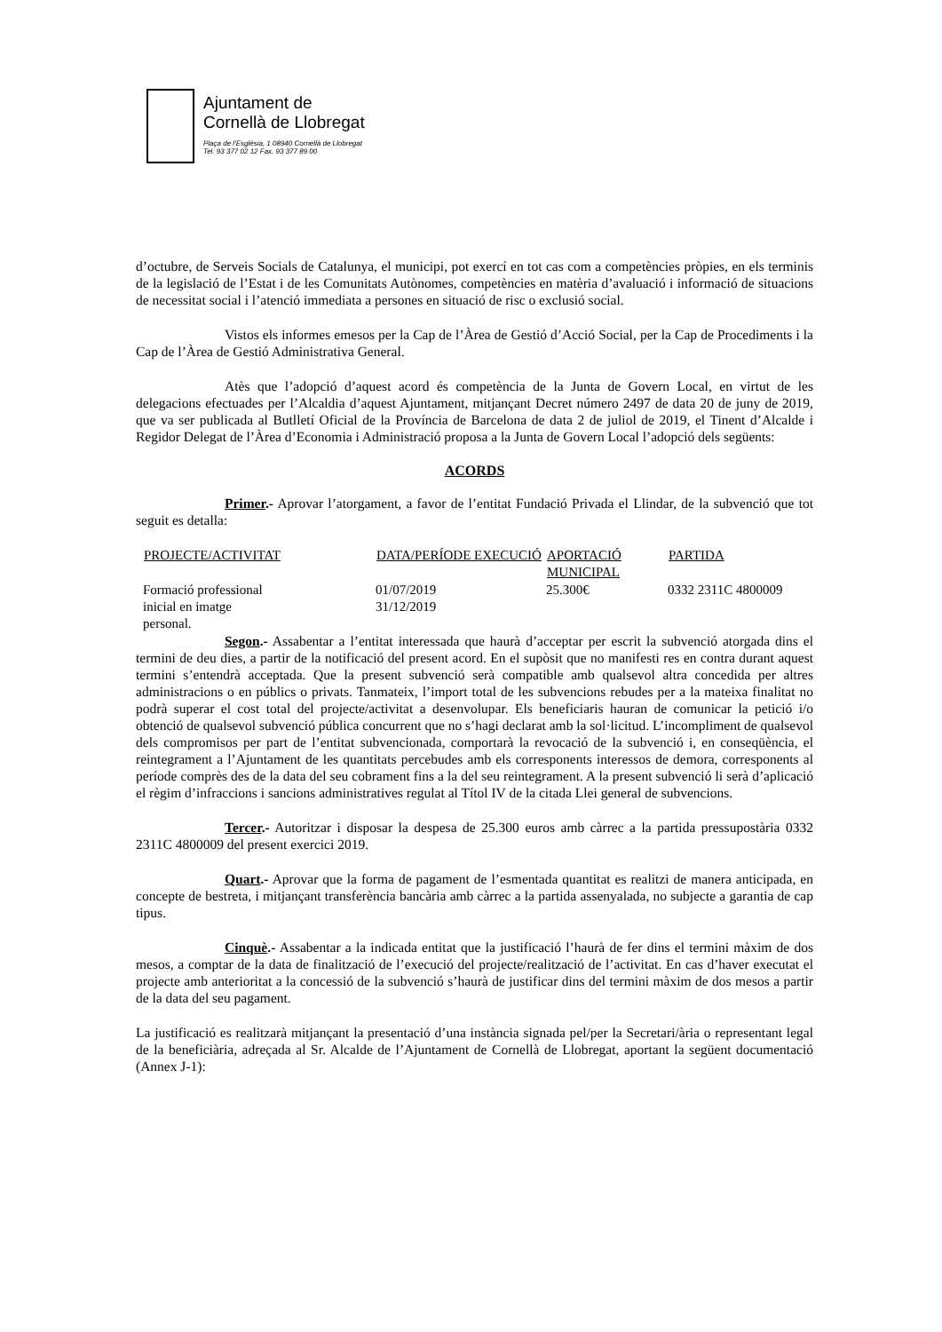Ajuntament de
Cornellà de Llobregat
Plaça de l'Església, 1 08940 Cornellà de Llobregat
Tel. 93 377 02 12 Fax. 93 377 89 00
d’octubre, de Serveis Socials de Catalunya, el municipi, pot exercí en tot cas com a competències pròpies, en els terminis de la legislació de l’Estat i de les Comunitats Autònomes, competències en matèria d’avaluació i informació de situacions de necessitat social i l’atenció immediata a persones en situació de risc o exclusió social.
Vistos els informes emesos per la Cap de l’Àrea de Gestió d’Acció Social, per la Cap de Procediments i la Cap de l’Àrea de Gestió Administrativa General.
Atès que l’adopció d’aquest acord és competència de la Junta de Govern Local, en virtut de les delegacions efectuades per l’Alcaldia d’aquest Ajuntament, mitjançant Decret número 2497 de data 20 de juny de 2019, que va ser publicada al Butlletí Oficial de la Província de Barcelona de data 2 de juliol de 2019, el Tinent d’Alcalde i Regidor Delegat de l’Àrea d’Economia i Administració proposa a la Junta de Govern Local l’adopció dels següents:
ACORDS
Primer.- Aprovar l’atorgament, a favor de l’entitat Fundació Privada el Llindar, de la subvenció que tot seguit es detalla:
| PROJECTE/ACTIVITAT | DATA/PERÍODE EXECUCIÓ | APORTACIÓ MUNICIPAL | PARTIDA |
| --- | --- | --- | --- |
| Formació professional inicial en imatge personal. | 01/07/2019 31/12/2019 | 25.300€ | 0332 2311C 4800009 |
Segon.- Assabentar a l’entitat interessada que haurà d’acceptar per escrit la subvenció atorgada dins el termini de deu dies, a partir de la notificació del present acord. En el supòsit que no manifesti res en contra durant aquest termini s’entendrà acceptada. Que la present subvenció serà compatible amb qualsevol altra concedida per altres administracions o en públics o privats. Tanmateix, l’import total de les subvencions rebudes per a la mateixa finalitat no podrà superar el cost total del projecte/activitat a desenvolupar. Els beneficiaris hauran de comunicar la petició i/o obtenció de qualsevol subvenció pública concurrent que no s’hagi declarat amb la sol·licitud. L’incompliment de qualsevol dels compromisos per part de l’entitat subvencionada, comportarà la revocació de la subvenció i, en conseqüència, el reintegrament a l’Ajuntament de les quantitats percebudes amb els corresponents interessos de demora, corresponents al període comprès des de la data del seu cobrament fins a la del seu reintegrament. A la present subvenció li serà d’aplicació el règim d’infraccions i sancions administratives regulat al Títol IV de la citada Llei general de subvencions.
Tercer.- Autoritzar i disposar la despesa de 25.300 euros amb càrrec a la partida pressupostària 0332 2311C 4800009 del present exercici 2019.
Quart.- Aprovar que la forma de pagament de l’esmentada quantitat es realitzi de manera anticipada, en concepte de bestreta, i mitjançant transferència bancària amb càrrec a la partida assenyalada, no subjecte a garantia de cap tipus.
Cinquè.- Assabentar a la indicada entitat que la justificació l’haurà de fer dins el termini màxim de dos mesos, a comptar de la data de finalització de l’execució del projecte/realització de l’activitat. En cas d’haver executat el projecte amb anterioritat a la concessió de la subvenció s’haurà de justificar dins del termini màxim de dos mesos a partir de la data del seu pagament.
La justificació es realitzarà mitjançant la presentació d’una instància signada pel/per la Secretari/ària o representant legal de la beneficiària, adreçada al Sr. Alcalde de l’Ajuntament de Cornellà de Llobregat, aportant la següent documentació (Annex J-1):